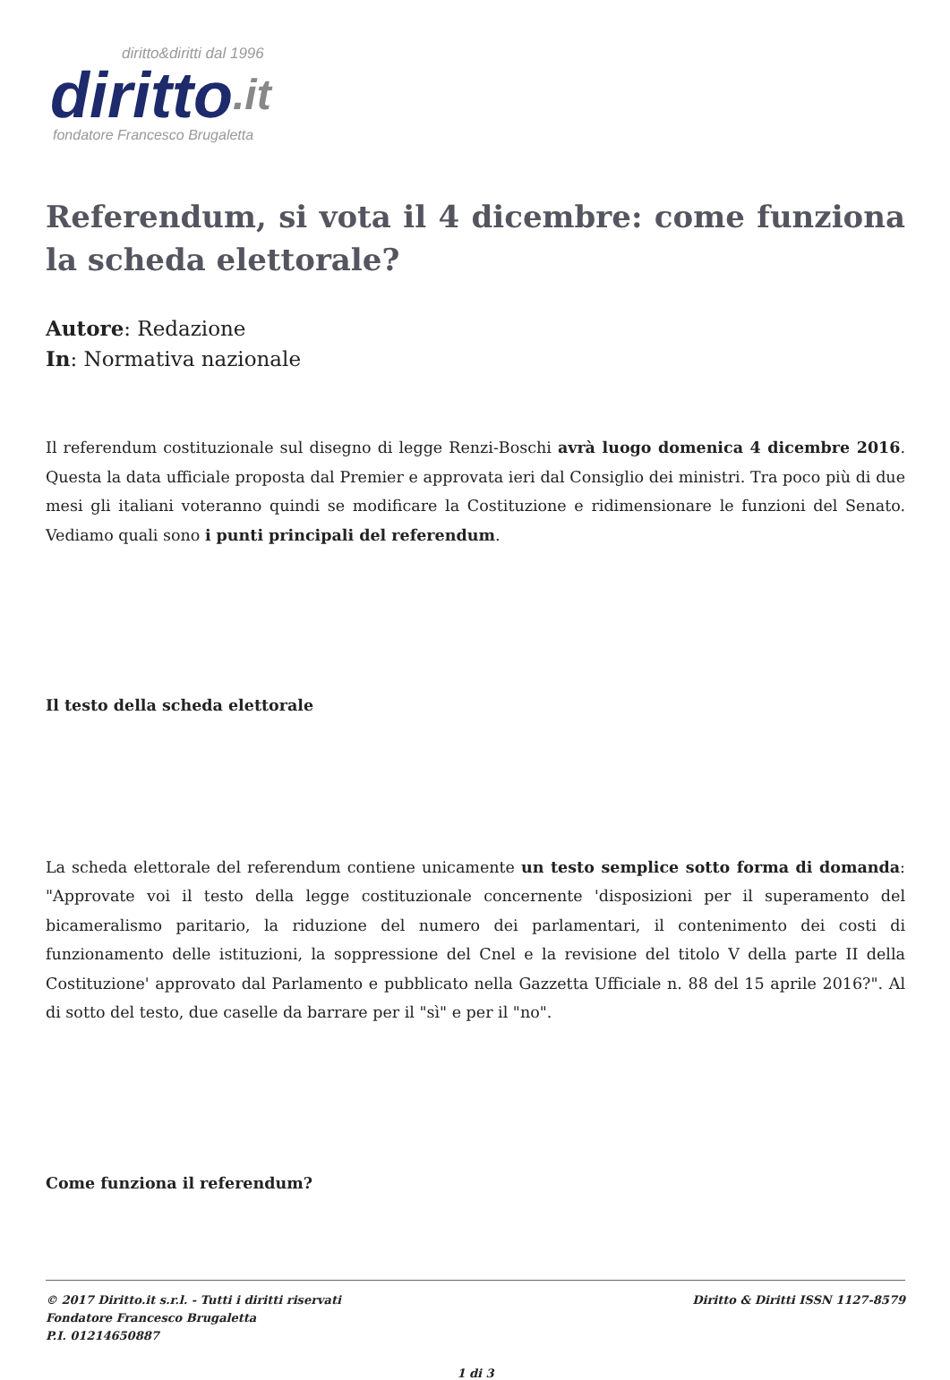diritto&diritti dal 1996
diritto.it
fondatore Francesco Brugaletta
Referendum, si vota il 4 dicembre: come funziona la scheda elettorale?
Autore: Redazione
In: Normativa nazionale
Il referendum costituzionale sul disegno di legge Renzi-Boschi avrà luogo domenica 4 dicembre 2016. Questa la data ufficiale proposta dal Premier e approvata ieri dal Consiglio dei ministri. Tra poco più di due mesi gli italiani voteranno quindi se modificare la Costituzione e ridimensionare le funzioni del Senato. Vediamo quali sono i punti principali del referendum.
Il testo della scheda elettorale
La scheda elettorale del referendum contiene unicamente un testo semplice sotto forma di domanda: "Approvate voi il testo della legge costituzionale concernente 'disposizioni per il superamento del bicameralismo paritario, la riduzione del numero dei parlamentari, il contenimento dei costi di funzionamento delle istituzioni, la soppressione del Cnel e la revisione del titolo V della parte II della Costituzione' approvato dal Parlamento e pubblicato nella Gazzetta Ufficiale n. 88 del 15 aprile 2016?". Al di sotto del testo, due caselle da barrare per il "sì" e per il "no".
Come funziona il referendum?
© 2017 Diritto.it s.r.l. - Tutti i diritti riservati
Fondatore Francesco Brugaletta
P.I. 01214650887
Diritto & Diritti ISSN 1127-8579
1 di 3